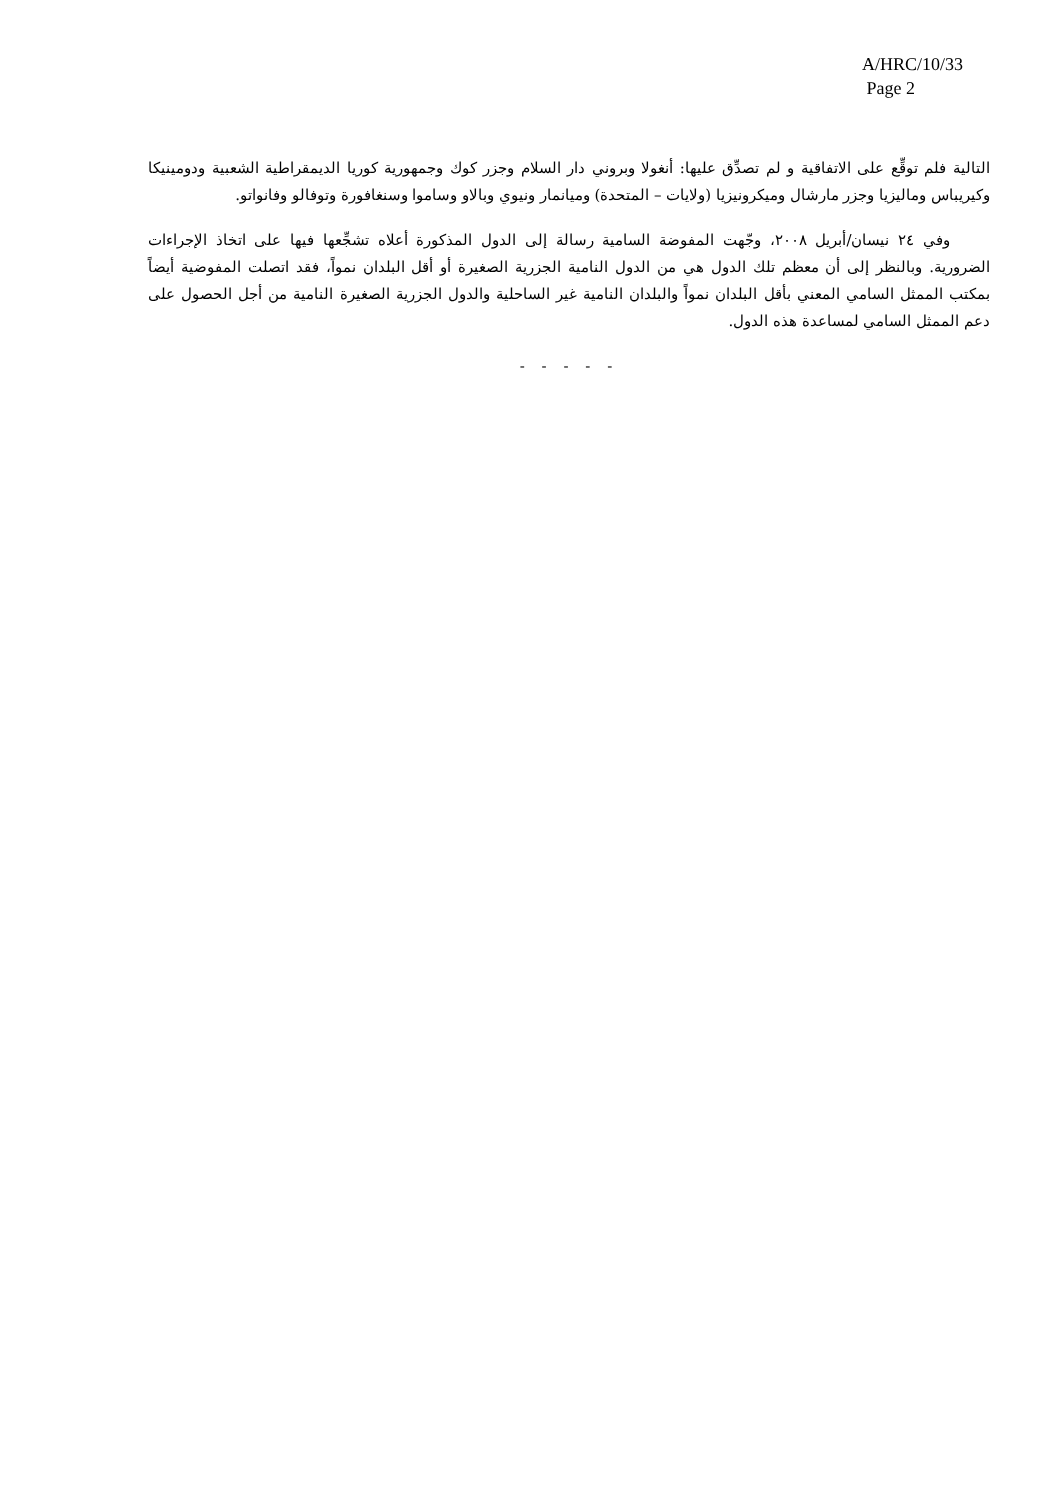A/HRC/10/33
Page 2
التالية فلم توقِّع على الاتفاقية و لم تصدِّق عليها: أنغولا وبروني دار السلام وجزر كوك وجمهورية كوريا الديمقراطية الشعبية ودومينيكا وكيريباس وماليزيا وجزر مارشال وميكرونيزيا (ولايات – المتحدة) وميانمار ونيوي وبالاو وساموا وسنغافورة وتوفالو وفانواتو.
وفي ٢٤ نيسان/أبريل ٢٠٠٨، وجّهت المفوضة السامية رسالة إلى الدول المذكورة أعلاه تشجِّعها فيها على اتخاذ الإجراءات الضرورية. وبالنظر إلى أن معظم تلك الدول هي من الدول النامية الجزرية الصغيرة أو أقل البلدان نمواً، فقد اتصلت المفوضية أيضاً بمكتب الممثل السامي المعني بأقل البلدان نمواً والبلدان النامية غير الساحلية والدول الجزرية الصغيرة النامية من أجل الحصول على دعم الممثل السامي لمساعدة هذه الدول.
- - - - -